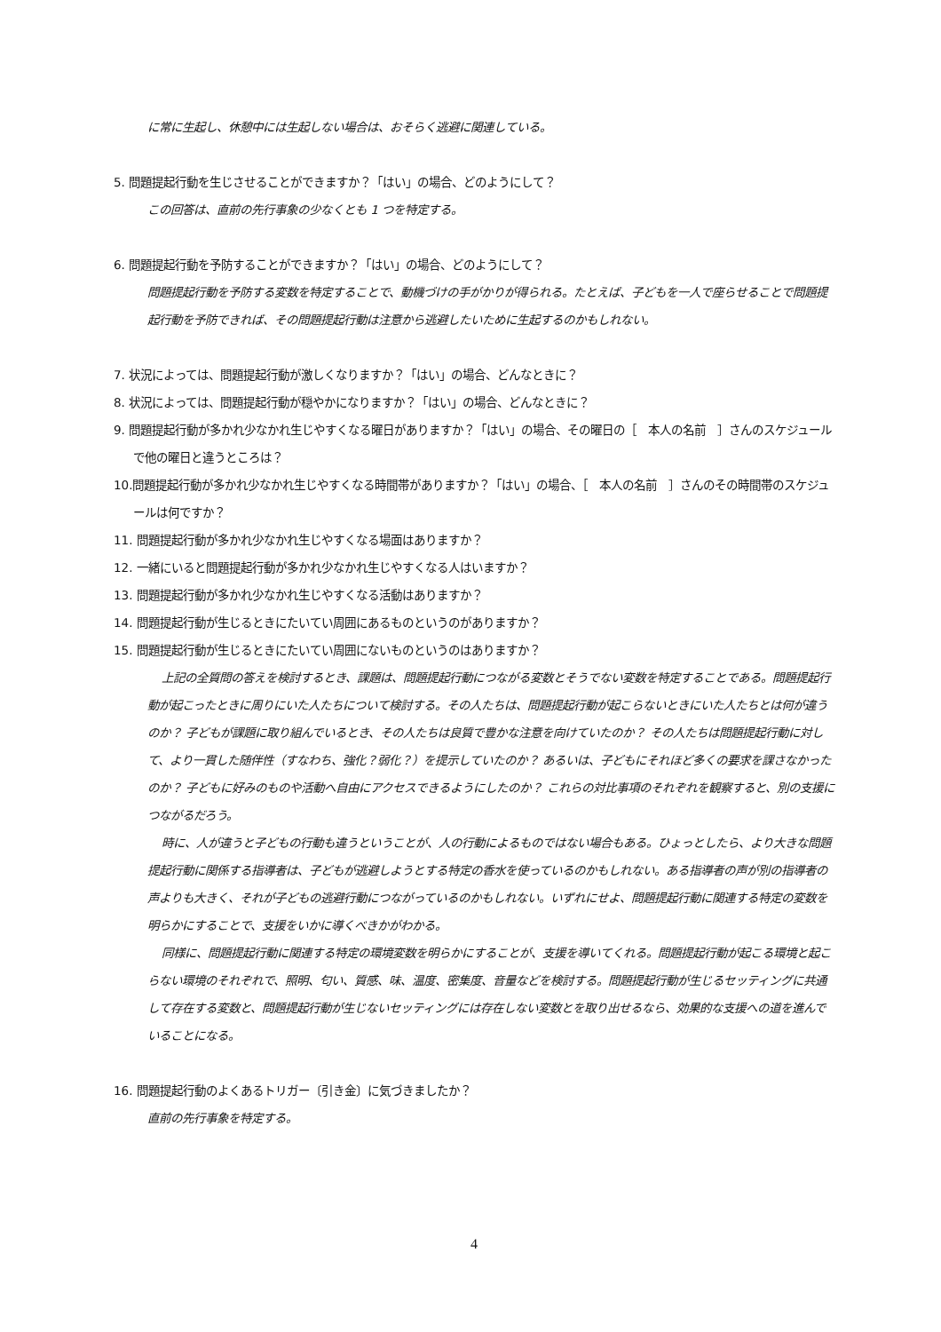に常に生起し、休憩中には生起しない場合は、おそらく逃避に関連している。
5. 問題提起行動を生じさせることができますか？「はい」の場合、どのようにして？
この回答は、直前の先行事象の少なくとも 1 つを特定する。
6. 問題提起行動を予防することができますか？「はい」の場合、どのようにして？
問題提起行動を予防する変数を特定することで、動機づけの手がかりが得られる。たとえば、子どもを一人で座らせることで問題提起行動を予防できれば、その問題提起行動は注意から逃避したいために生起するのかもしれない。
7. 状況によっては、問題提起行動が激しくなりますか？「はい」の場合、どんなときに？
8. 状況によっては、問題提起行動が穏やかになりますか？「はい」の場合、どんなときに？
9. 問題提起行動が多かれ少なかれ生じやすくなる曜日がありますか？「はい」の場合、その曜日の［　本人の名前　］さんのスケジュールで他の曜日と違うところは？
10.問題提起行動が多かれ少なかれ生じやすくなる時間帯がありますか？「はい」の場合、［　本人の名前　］さんのその時間帯のスケジュールは何ですか？
11. 問題提起行動が多かれ少なかれ生じやすくなる場面はありますか？
12. 一緒にいると問題提起行動が多かれ少なかれ生じやすくなる人はいますか？
13. 問題提起行動が多かれ少なかれ生じやすくなる活動はありますか？
14. 問題提起行動が生じるときにたいてい周囲にあるものというのがありますか？
15. 問題提起行動が生じるときにたいてい周囲にないものというのはありますか？
上記の全質問の答えを検討するとき、課題は、問題提起行動につながる変数とそうでない変数を特定することである。問題提起行動が起こったときに周りにいた人たちについて検討する。その人たちは、問題提起行動が起こらないときにいた人たちとは何が違うのか？ 子どもが課題に取り組んでいるとき、その人たちは良質で豊かな注意を向けていたのか？ その人たちは問題提起行動に対して、より一貫した随伴性（すなわち、強化？弱化？）を提示していたのか？ あるいは、子どもにそれほど多くの要求を課さなかったのか？ 子どもに好みのものや活動へ自由にアクセスできるようにしたのか？ これらの対比事項のそれぞれを観察すると、別の支援につながるだろう。
時に、人が違うと子どもの行動も違うということが、人の行動によるものではない場合もある。ひょっとしたら、より大きな問題提起行動に関係する指導者は、子どもが逃避しようとする特定の香水を使っているのかもしれない。ある指導者の声が別の指導者の声よりも大きく、それが子どもの逃避行動につながっているのかもしれない。いずれにせよ、問題提起行動に関連する特定の変数を明らかにすることで、支援をいかに導くべきかがわかる。
同様に、問題提起行動に関連する特定の環境変数を明らかにすることが、支援を導いてくれる。問題提起行動が起こる環境と起こらない環境のそれぞれで、照明、匂い、質感、味、温度、密集度、音量などを検討する。問題提起行動が生じるセッティングに共通して存在する変数と、問題提起行動が生じないセッティングには存在しない変数とを取り出せるなら、効果的な支援への道を進んでいることになる。
16. 問題提起行動のよくあるトリガー〔引き金〕に気づきましたか？
直前の先行事象を特定する。
4